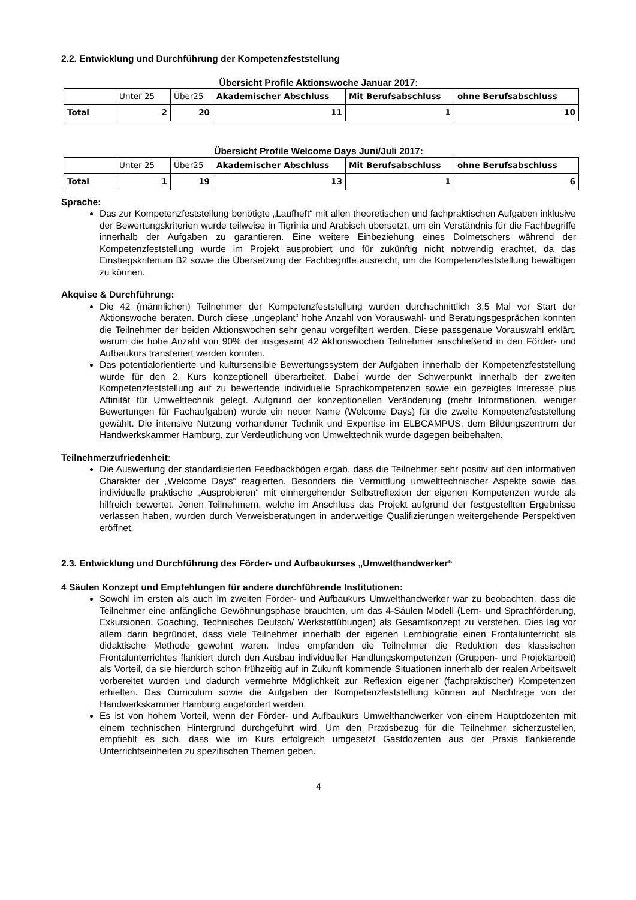2.2. Entwicklung und Durchführung der Kompetenzfeststellung
Übersicht Profile Aktionswoche Januar 2017:
| | Unter 25 | Über25 | Akademischer Abschluss | Mit Berufsabschluss | ohne Berufsabschluss |
| Total | 2 | 20 | 11 | 1 | 10 |
Übersicht Profile Welcome Days Juni/Juli 2017:
| | Unter 25 | Über25 | Akademischer Abschluss | Mit Berufsabschluss | ohne Berufsabschluss |
| Total | 1 | 19 | 13 | 1 | 6 |
Sprache:
Das zur Kompetenzfeststellung benötigte „Laufheft“ mit allen theoretischen und fachpraktischen Aufgaben inklusive der Bewertungskriterien wurde teilweise in Tigrinia und Arabisch übersetzt, um ein Verständnis für die Fachbegriffe innerhalb der Aufgaben zu garantieren. Eine weitere Einbeziehung eines Dolmetschers während der Kompetenzfeststellung wurde im Projekt ausprobiert und für zukünftig nicht notwendig erachtet, da das Einstiegskriterium B2 sowie die Übersetzung der Fachbegriffe ausreicht, um die Kompetenzfeststellung bewältigen zu können.
Akquise & Durchführung:
Die 42 (männlichen) Teilnehmer der Kompetenzfeststellung wurden durchschnittlich 3,5 Mal vor Start der Aktionswoche beraten. Durch diese „ungeplant“ hohe Anzahl von Vorauswahl- und Beratungsgesprächen konnten die Teilnehmer der beiden Aktionswochen sehr genau vorgefiltert werden. Diese passgenaue Vorauswahl erklärt, warum die hohe Anzahl von 90% der insgesamt 42 Aktionswochen Teilnehmer anschließend in den Förder- und Aufbaukurs transferiert werden konnten.
Das potentialorientierte und kultursensible Bewertungssystem der Aufgaben innerhalb der Kompetenzfeststellung wurde für den 2. Kurs konzeptionell überarbeitet. Dabei wurde der Schwerpunkt innerhalb der zweiten Kompetenzfeststellung auf zu bewertende individuelle Sprachkompetenzen sowie ein gezeigtes Interesse plus Affinität für Umwelttechnik gelegt. Aufgrund der konzeptionellen Veränderung (mehr Informationen, weniger Bewertungen für Fachaufgaben) wurde ein neuer Name (Welcome Days) für die zweite Kompetenzfeststellung gewählt. Die intensive Nutzung vorhandener Technik und Expertise im ELBCAMPUS, dem Bildungszentrum der Handwerkskammer Hamburg, zur Verdeutlichung von Umwelttechnik wurde dagegen beibehalten.
Teilnehmerzufriedenheit:
Die Auswertung der standardisierten Feedbackbögen ergab, dass die Teilnehmer sehr positiv auf den informativen Charakter der „Welcome Days“ reagierten. Besonders die Vermittlung umwelttechnischer Aspekte sowie das individuelle praktische „Ausprobieren“ mit einhergehender Selbstreflexion der eigenen Kompetenzen wurde als hilfreich bewertet. Jenen Teilnehmern, welche im Anschluss das Projekt aufgrund der festgestellten Ergebnisse verlassen haben, wurden durch Verweisberatungen in anderweitige Qualifizierungen weitergehende Perspektiven eröffnet.
2.3. Entwicklung und Durchführung des Förder- und Aufbaukurses „Umwelthandwerker“
4 Säulen Konzept und Empfehlungen für andere durchführende Institutionen:
Sowohl im ersten als auch im zweiten Förder- und Aufbaukurs Umwelthandwerker war zu beobachten, dass die Teilnehmer eine anfängliche Gewöhnungsphase brauchten, um das 4-Säulen Modell (Lern- und Sprachförderung, Exkursionen, Coaching, Technisches Deutsch/ Werkstattübungen) als Gesamtkonzept zu verstehen. Dies lag vor allem darin begründet, dass viele Teilnehmer innerhalb der eigenen Lernbiografie einen Frontalunterricht als didaktische Methode gewohnt waren. Indes empfanden die Teilnehmer die Reduktion des klassischen Frontalunterrichtes flankiert durch den Ausbau individueller Handlungskompetenzen (Gruppen- und Projektarbeit) als Vorteil, da sie hierdurch schon frühzeitig auf in Zukunft kommende Situationen innerhalb der realen Arbeitswelt vorbereitet wurden und dadurch vermehrte Möglichkeit zur Reflexion eigener (fachpraktischer) Kompetenzen erhielten. Das Curriculum sowie die Aufgaben der Kompetenzfeststellung können auf Nachfrage von der Handwerkskammer Hamburg angefordert werden.
Es ist von hohem Vorteil, wenn der Förder- und Aufbaukurs Umwelthandwerker von einem Hauptdozenten mit einem technischen Hintergrund durchgeführt wird. Um den Praxisbezug für die Teilnehmer sicherzustellen, empfiehlt es sich, dass wie im Kurs erfolgreich umgesetzt Gastdozenten aus der Praxis flankierende Unterrichtseinheiten zu spezifischen Themen geben.
4